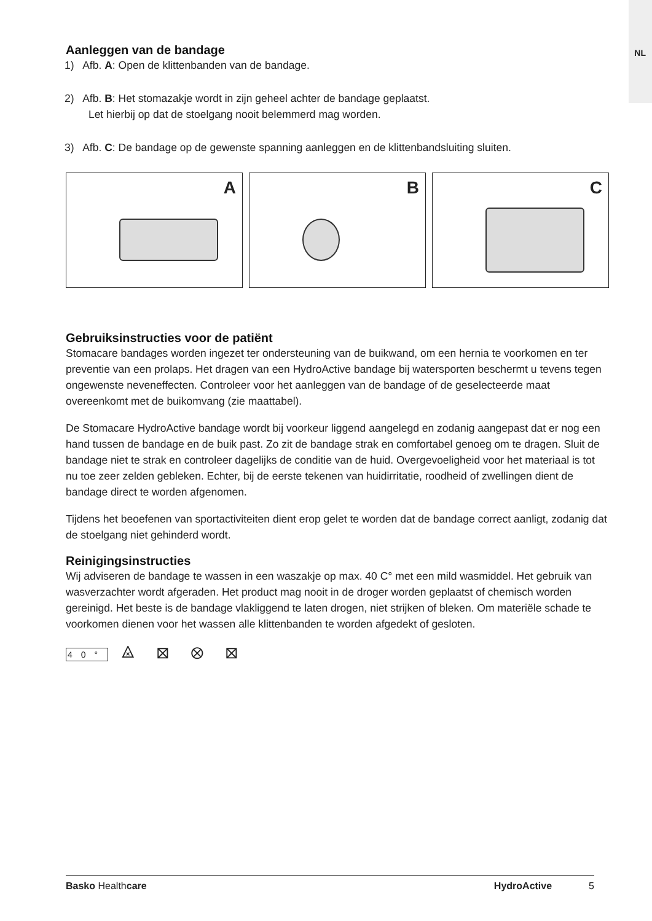NL
Aanleggen van de bandage
1) Afb. A: Open de klittenbanden van de bandage.
2) Afb. B: Het stomazakje wordt in zijn geheel achter de bandage geplaatst.
Let hierbij op dat de stoelgang nooit belemmerd mag worden.
3) Afb. C: De bandage op de gewenste spanning aanleggen en de klittenbandsluiting sluiten.
A
B
C
Gebruiksinstructies voor de patiënt
Stomacare bandages worden ingezet ter ondersteuning van de buikwand, om een hernia te voorkomen en ter preventie van een prolaps. Het dragen van een HydroActive bandage bij watersporten beschermt u tevens tegen ongewenste neveneffecten. Controleer voor het aanleggen van de bandage of de geselecteerde maat overeenkomt met de buikomvang (zie maattabel).
De Stomacare HydroActive bandage wordt bij voorkeur liggend aangelegd en zodanig aangepast dat er nog een hand tussen de bandage en de buik past. Zo zit de bandage strak en comfortabel genoeg om te dragen. Sluit de bandage niet te strak en controleer dagelijks de conditie van de huid. Overgevoeligheid voor het materiaal is tot nu toe zeer zelden gebleken. Echter, bij de eerste tekenen van huidirritatie, roodheid of zwellingen dient de bandage direct te worden afgenomen.
Tijdens het beoefenen van sportactiviteiten dient erop gelet te worden dat de bandage correct aanligt, zodanig dat de stoelgang niet gehinderd wordt.
Reinigingsinstructies
Wij adviseren de bandage te wassen in een waszakje op max. 40 C° met een mild wasmiddel. Het gebruik van wasverzachter wordt afgeraden. Het product mag nooit in de droger worden geplaatst of chemisch worden gereinigd. Het beste is de bandage vlakliggend te laten drogen, niet strijken of bleken. Om materiële schade te voorkomen dienen voor het wassen alle klittenbanden te worden afgedekt of gesloten.
40° ⨻ ⊠ ⊗ ⊠
Basko Healthcare HydroActive 5